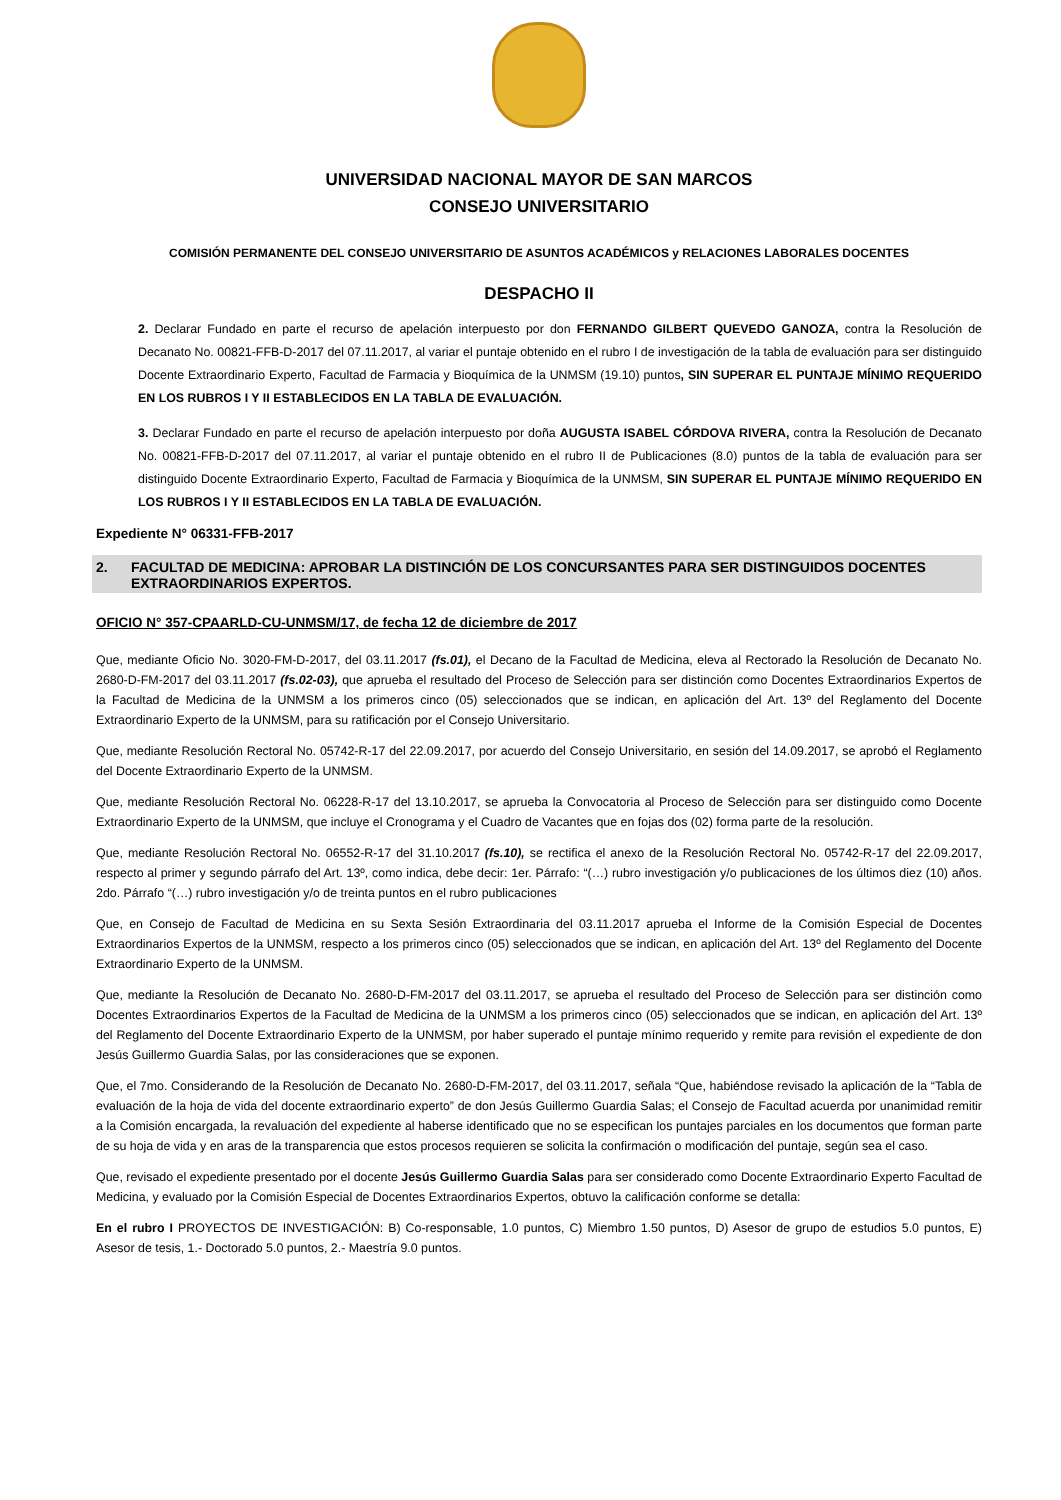UNIVERSIDAD NACIONAL MAYOR DE SAN MARCOS
CONSEJO UNIVERSITARIO
COMISIÓN PERMANENTE DEL CONSEJO UNIVERSITARIO DE ASUNTOS ACADÉMICOS y RELACIONES LABORALES DOCENTES
DESPACHO II
2. Declarar Fundado en parte el recurso de apelación interpuesto por don FERNANDO GILBERT QUEVEDO GANOZA, contra la Resolución de Decanato No. 00821-FFB-D-2017 del 07.11.2017, al variar el puntaje obtenido en el rubro I de investigación de la tabla de evaluación para ser distinguido Docente Extraordinario Experto, Facultad de Farmacia y Bioquímica de la UNMSM (19.10) puntos, SIN SUPERAR EL PUNTAJE MÍNIMO REQUERIDO EN LOS RUBROS I Y II ESTABLECIDOS EN LA TABLA DE EVALUACIÓN.
3. Declarar Fundado en parte el recurso de apelación interpuesto por doña AUGUSTA ISABEL CÓRDOVA RIVERA, contra la Resolución de Decanato No. 00821-FFB-D-2017 del 07.11.2017, al variar el puntaje obtenido en el rubro II de Publicaciones (8.0) puntos de la tabla de evaluación para ser distinguido Docente Extraordinario Experto, Facultad de Farmacia y Bioquímica de la UNMSM, SIN SUPERAR EL PUNTAJE MÍNIMO REQUERIDO EN LOS RUBROS I Y II ESTABLECIDOS EN LA TABLA DE EVALUACIÓN.
Expediente N° 06331-FFB-2017
2. FACULTAD DE MEDICINA: APROBAR LA DISTINCIÓN DE LOS CONCURSANTES PARA SER DISTINGUIDOS DOCENTES EXTRAORDINARIOS EXPERTOS.
OFICIO N° 357-CPAARLD-CU-UNMSM/17, de fecha 12 de diciembre de 2017
Que, mediante Oficio No. 3020-FM-D-2017, del 03.11.2017 (fs.01), el Decano de la Facultad de Medicina, eleva al Rectorado la Resolución de Decanato No. 2680-D-FM-2017 del 03.11.2017 (fs.02-03), que aprueba el resultado del Proceso de Selección para ser distinción como Docentes Extraordinarios Expertos de la Facultad de Medicina de la UNMSM a los primeros cinco (05) seleccionados que se indican, en aplicación del Art. 13º del Reglamento del Docente Extraordinario Experto de la UNMSM, para su ratificación por el Consejo Universitario.
Que, mediante Resolución Rectoral No. 05742-R-17 del 22.09.2017, por acuerdo del Consejo Universitario, en sesión del 14.09.2017, se aprobó el Reglamento del Docente Extraordinario Experto de la UNMSM.
Que, mediante Resolución Rectoral No. 06228-R-17 del 13.10.2017, se aprueba la Convocatoria al Proceso de Selección para ser distinguido como Docente Extraordinario Experto de la UNMSM, que incluye el Cronograma y el Cuadro de Vacantes que en fojas dos (02) forma parte de la resolución.
Que, mediante Resolución Rectoral No. 06552-R-17 del 31.10.2017 (fs.10), se rectifica el anexo de la Resolución Rectoral No. 05742-R-17 del 22.09.2017, respecto al primer y segundo párrafo del Art. 13º, como indica, debe decir: 1er. Párrafo: “(…) rubro investigación y/o publicaciones de los últimos diez (10) años. 2do. Párrafo “(…) rubro investigación y/o de treinta puntos en el rubro publicaciones
Que, en Consejo de Facultad de Medicina en su Sexta Sesión Extraordinaria del 03.11.2017 aprueba el Informe de la Comisión Especial de Docentes Extraordinarios Expertos de la UNMSM, respecto a los primeros cinco (05) seleccionados que se indican, en aplicación del Art. 13º del Reglamento del Docente Extraordinario Experto de la UNMSM.
Que, mediante la Resolución de Decanato No. 2680-D-FM-2017 del 03.11.2017, se aprueba el resultado del Proceso de Selección para ser distinción como Docentes Extraordinarios Expertos de la Facultad de Medicina de la UNMSM a los primeros cinco (05) seleccionados que se indican, en aplicación del Art. 13º del Reglamento del Docente Extraordinario Experto de la UNMSM, por haber superado el puntaje mínimo requerido y remite para revisión el expediente de don Jesús Guillermo Guardia Salas, por las consideraciones que se exponen.
Que, el 7mo. Considerando de la Resolución de Decanato No. 2680-D-FM-2017, del 03.11.2017, señala “Que, habiéndose revisado la aplicación de la “Tabla de evaluación de la hoja de vida del docente extraordinario experto” de don Jesús Guillermo Guardia Salas; el Consejo de Facultad acuerda por unanimidad remitir a la Comisión encargada, la revaluación del expediente al haberse identificado que no se especifican los puntajes parciales en los documentos que forman parte de su hoja de vida y en aras de la transparencia que estos procesos requieren se solicita la confirmación o modificación del puntaje, según sea el caso.
Que, revisado el expediente presentado por el docente Jesús Guillermo Guardia Salas para ser considerado como Docente Extraordinario Experto Facultad de Medicina, y evaluado por la Comisión Especial de Docentes Extraordinarios Expertos, obtuvo la calificación conforme se detalla:
En el rubro I PROYECTOS DE INVESTIGACIÓN: B) Co-responsable, 1.0 puntos, C) Miembro 1.50 puntos, D) Asesor de grupo de estudios 5.0 puntos, E) Asesor de tesis, 1.- Doctorado 5.0 puntos, 2.- Maestría 9.0 puntos.